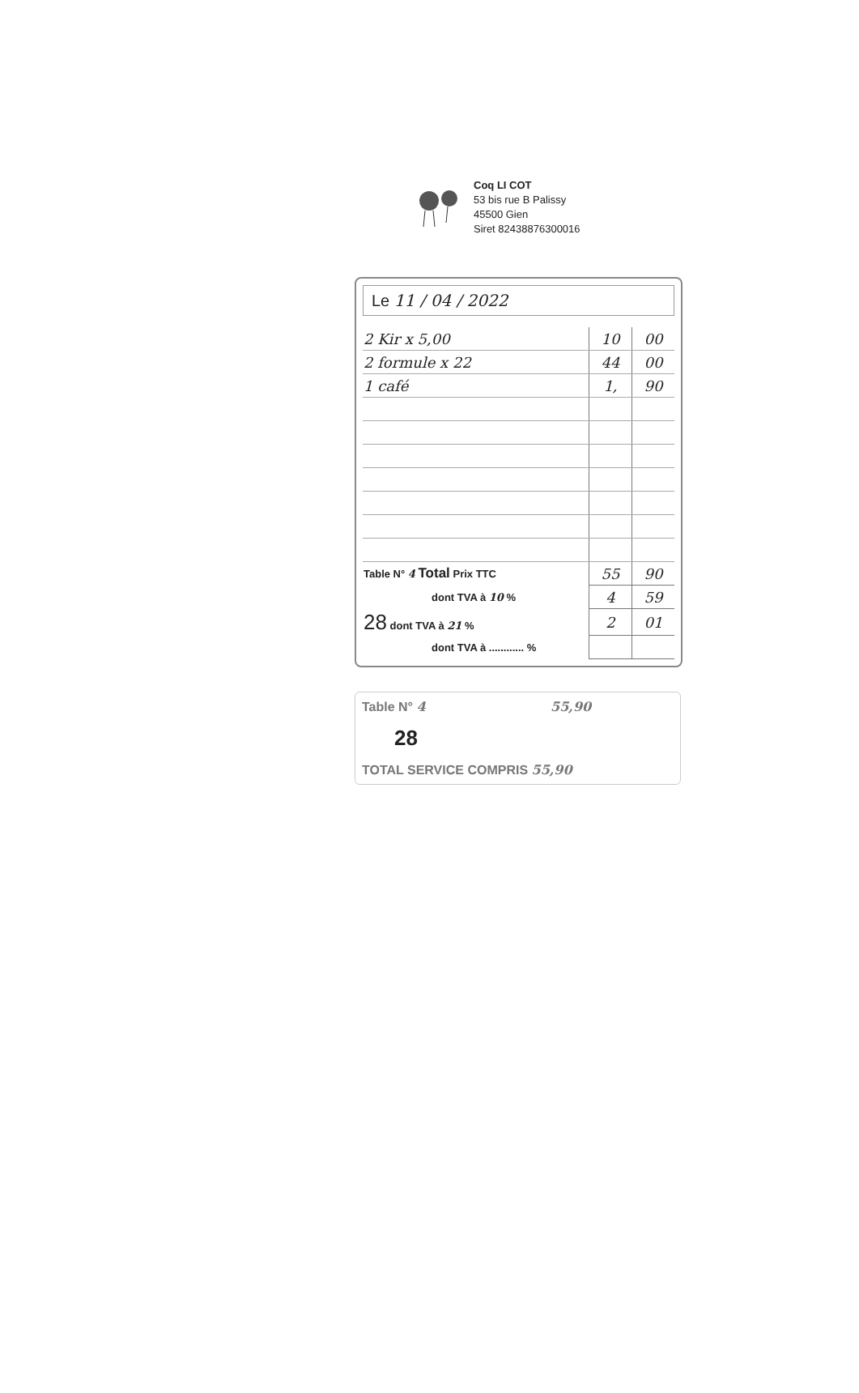Coq LI COT
53 bis rue B Palissy
45500 Gien
Siret 82438876300016
Le 11 / 04 / 2022
| 2 Kir x 5,00 | 10 | 00 |
| 2 formule x 22 | 44 | 00 |
| 1 café | 1, | 90 |
| Table N° 4 Total Prix TTC | 55 | 90 |
| dont TVA à 10 % | 4 | 59 |
| 28 dont TVA à 21 % | 2 | 01 |
| dont TVA à ............ % | | |
Table N° 4 55,90
28
TOTAL SERVICE COMPRIS 55,90